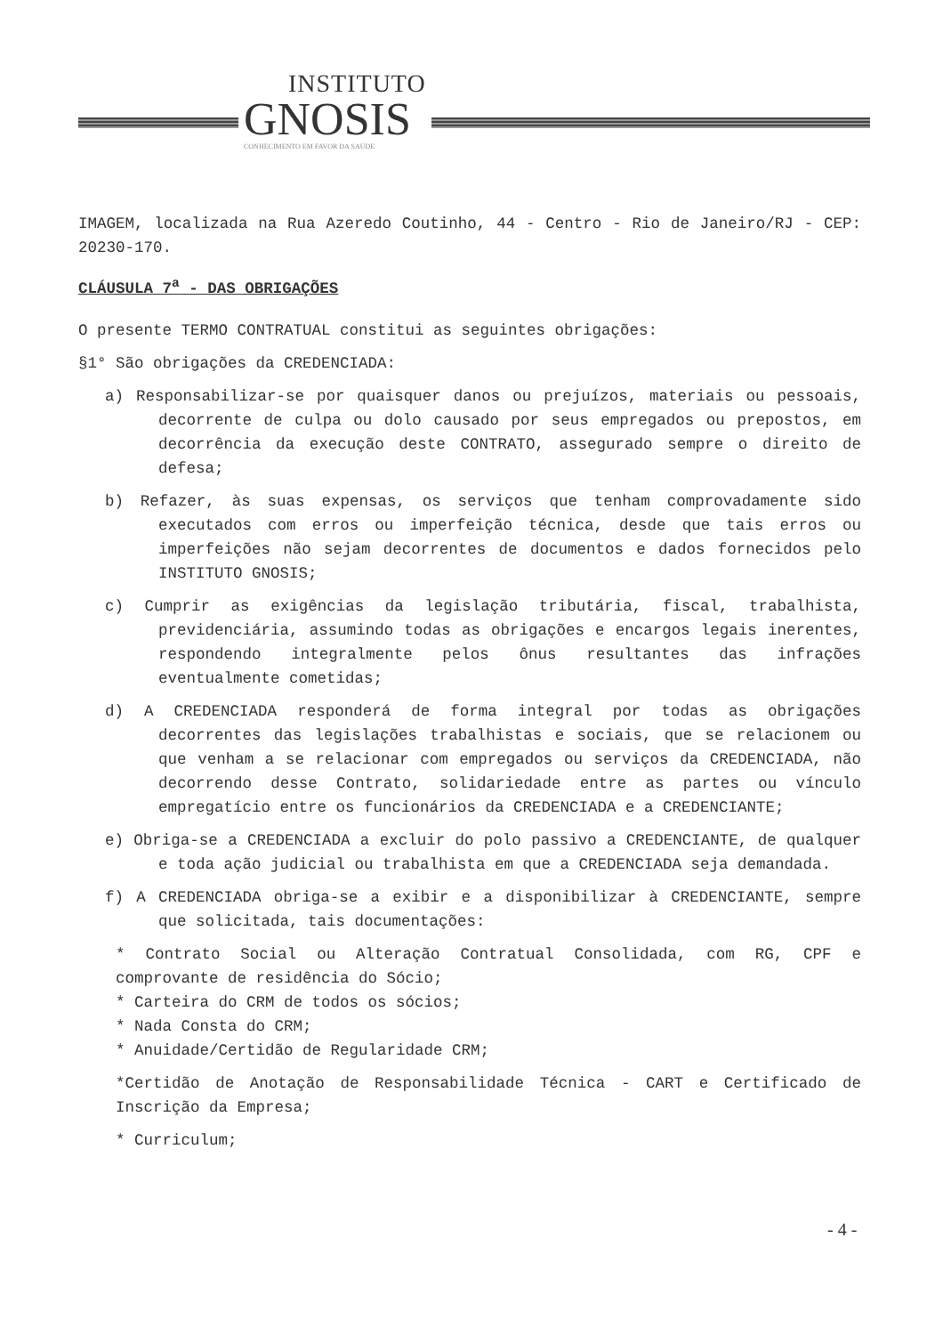INSTITUTO
GNOSIS
CONHECIMENTO EM FAVOR DA SAÚDE
IMAGEM, localizada na Rua Azeredo Coutinho, 44 - Centro - Rio de Janeiro/RJ - CEP: 20230-170.
CLÁUSULA 7<sup>a</sup> - DAS OBRIGAÇÕES
O presente TERMO CONTRATUAL constitui as seguintes obrigações:
§1° São obrigações da CREDENCIADA:
a) Responsabilizar-se por quaisquer danos ou prejuízos, materiais ou pessoais, decorrente de culpa ou dolo causado por seus empregados ou prepostos, em decorrência da execução deste CONTRATO, assegurado sempre o direito de defesa;
b) Refazer, às suas expensas, os serviços que tenham comprovadamente sido executados com erros ou imperfeição técnica, desde que tais erros ou imperfeições não sejam decorrentes de documentos e dados fornecidos pelo INSTITUTO GNOSIS;
c) Cumprir as exigências da legislação tributária, fiscal, trabalhista, previdenciária, assumindo todas as obrigações e encargos legais inerentes, respondendo integralmente pelos ônus resultantes das infrações eventualmente cometidas;
d) A CREDENCIADA responderá de forma integral por todas as obrigações decorrentes das legislações trabalhistas e sociais, que se relacionem ou que venham a se relacionar com empregados ou serviços da CREDENCIADA, não decorrendo desse Contrato, solidariedade entre as partes ou vínculo empregatício entre os funcionários da CREDENCIADA e a CREDENCIANTE;
e) Obriga-se a CREDENCIADA a excluir do polo passivo a CREDENCIANTE, de qualquer e toda ação judicial ou trabalhista em que a CREDENCIADA seja demandada.
f) A CREDENCIADA obriga-se a exibir e a disponibilizar à CREDENCIANTE, sempre que solicitada, tais documentações:
* Contrato Social ou Alteração Contratual Consolidada, com RG, CPF e comprovante de residência do Sócio;
* Carteira do CRM de todos os sócios;
* Nada Consta do CRM;
* Anuidade/Certidão de Regularidade CRM;
*Certidão de Anotação de Responsabilidade Técnica - CART e Certificado de Inscrição da Empresa;
* Curriculum;
- 4 -